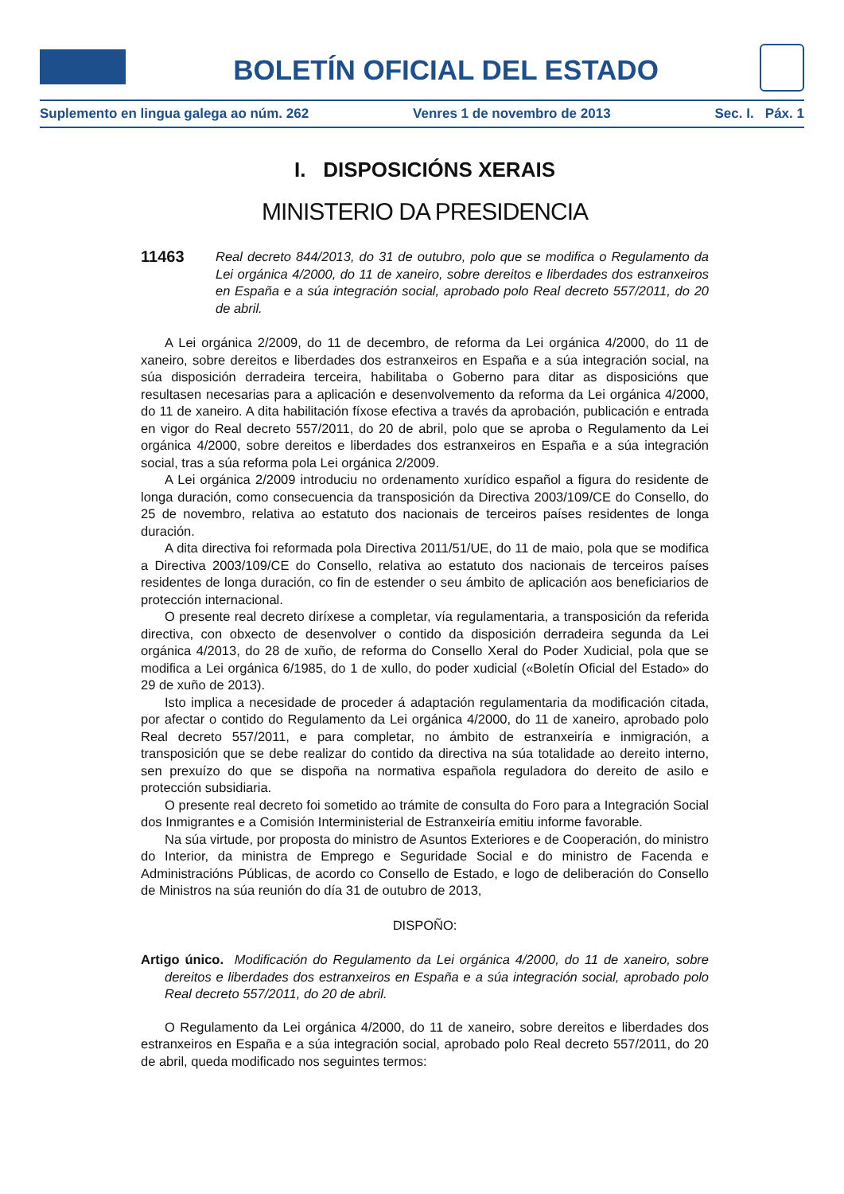BOLETÍN OFICIAL DEL ESTADO
Suplemento en lingua galega ao núm. 262 Venres 1 de novembro de 2013 Sec. I. Páx. 1
I. DISPOSICIÓNS XERAIS
MINISTERIO DA PRESIDENCIA
11463
Real decreto 844/2013, do 31 de outubro, polo que se modifica o Regulamento da Lei orgánica 4/2000, do 11 de xaneiro, sobre dereitos e liberdades dos estranxeiros en España e a súa integración social, aprobado polo Real decreto 557/2011, do 20 de abril.
A Lei orgánica 2/2009, do 11 de decembro, de reforma da Lei orgánica 4/2000, do 11 de xaneiro, sobre dereitos e liberdades dos estranxeiros en España e a súa integración social, na súa disposición derradeira terceira, habilitaba o Goberno para ditar as disposicións que resultasen necesarias para a aplicación e desenvolvemento da reforma da Lei orgánica 4/2000, do 11 de xaneiro. A dita habilitación fíxose efectiva a través da aprobación, publicación e entrada en vigor do Real decreto 557/2011, do 20 de abril, polo que se aproba o Regulamento da Lei orgánica 4/2000, sobre dereitos e liberdades dos estranxeiros en España e a súa integración social, tras a súa reforma pola Lei orgánica 2/2009.
A Lei orgánica 2/2009 introduciu no ordenamento xurídico español a figura do residente de longa duración, como consecuencia da transposición da Directiva 2003/109/CE do Consello, do 25 de novembro, relativa ao estatuto dos nacionais de terceiros países residentes de longa duración.
A dita directiva foi reformada pola Directiva 2011/51/UE, do 11 de maio, pola que se modifica a Directiva 2003/109/CE do Consello, relativa ao estatuto dos nacionais de terceiros países residentes de longa duración, co fin de estender o seu ámbito de aplicación aos beneficiarios de protección internacional.
O presente real decreto diríxese a completar, vía regulamentaria, a transposición da referida directiva, con obxecto de desenvolver o contido da disposición derradeira segunda da Lei orgánica 4/2013, do 28 de xuño, de reforma do Consello Xeral do Poder Xudicial, pola que se modifica a Lei orgánica 6/1985, do 1 de xullo, do poder xudicial («Boletín Oficial del Estado» do 29 de xuño de 2013).
Isto implica a necesidade de proceder á adaptación regulamentaria da modificación citada, por afectar o contido do Regulamento da Lei orgánica 4/2000, do 11 de xaneiro, aprobado polo Real decreto 557/2011, e para completar, no ámbito de estranxeiría e inmigración, a transposición que se debe realizar do contido da directiva na súa totalidade ao dereito interno, sen prexuízo do que se dispoña na normativa española reguladora do dereito de asilo e protección subsidiaria.
O presente real decreto foi sometido ao trámite de consulta do Foro para a Integración Social dos Inmigrantes e a Comisión Interministerial de Estranxeiría emitiu informe favorable.
Na súa virtude, por proposta do ministro de Asuntos Exteriores e de Cooperación, do ministro do Interior, da ministra de Emprego e Seguridade Social e do ministro de Facenda e Administracións Públicas, de acordo co Consello de Estado, e logo de deliberación do Consello de Ministros na súa reunión do día 31 de outubro de 2013,
DISPOÑO:
Artigo único. Modificación do Regulamento da Lei orgánica 4/2000, do 11 de xaneiro, sobre dereitos e liberdades dos estranxeiros en España e a súa integración social, aprobado polo Real decreto 557/2011, do 20 de abril.
O Regulamento da Lei orgánica 4/2000, do 11 de xaneiro, sobre dereitos e liberdades dos estranxeiros en España e a súa integración social, aprobado polo Real decreto 557/2011, do 20 de abril, queda modificado nos seguintes termos: